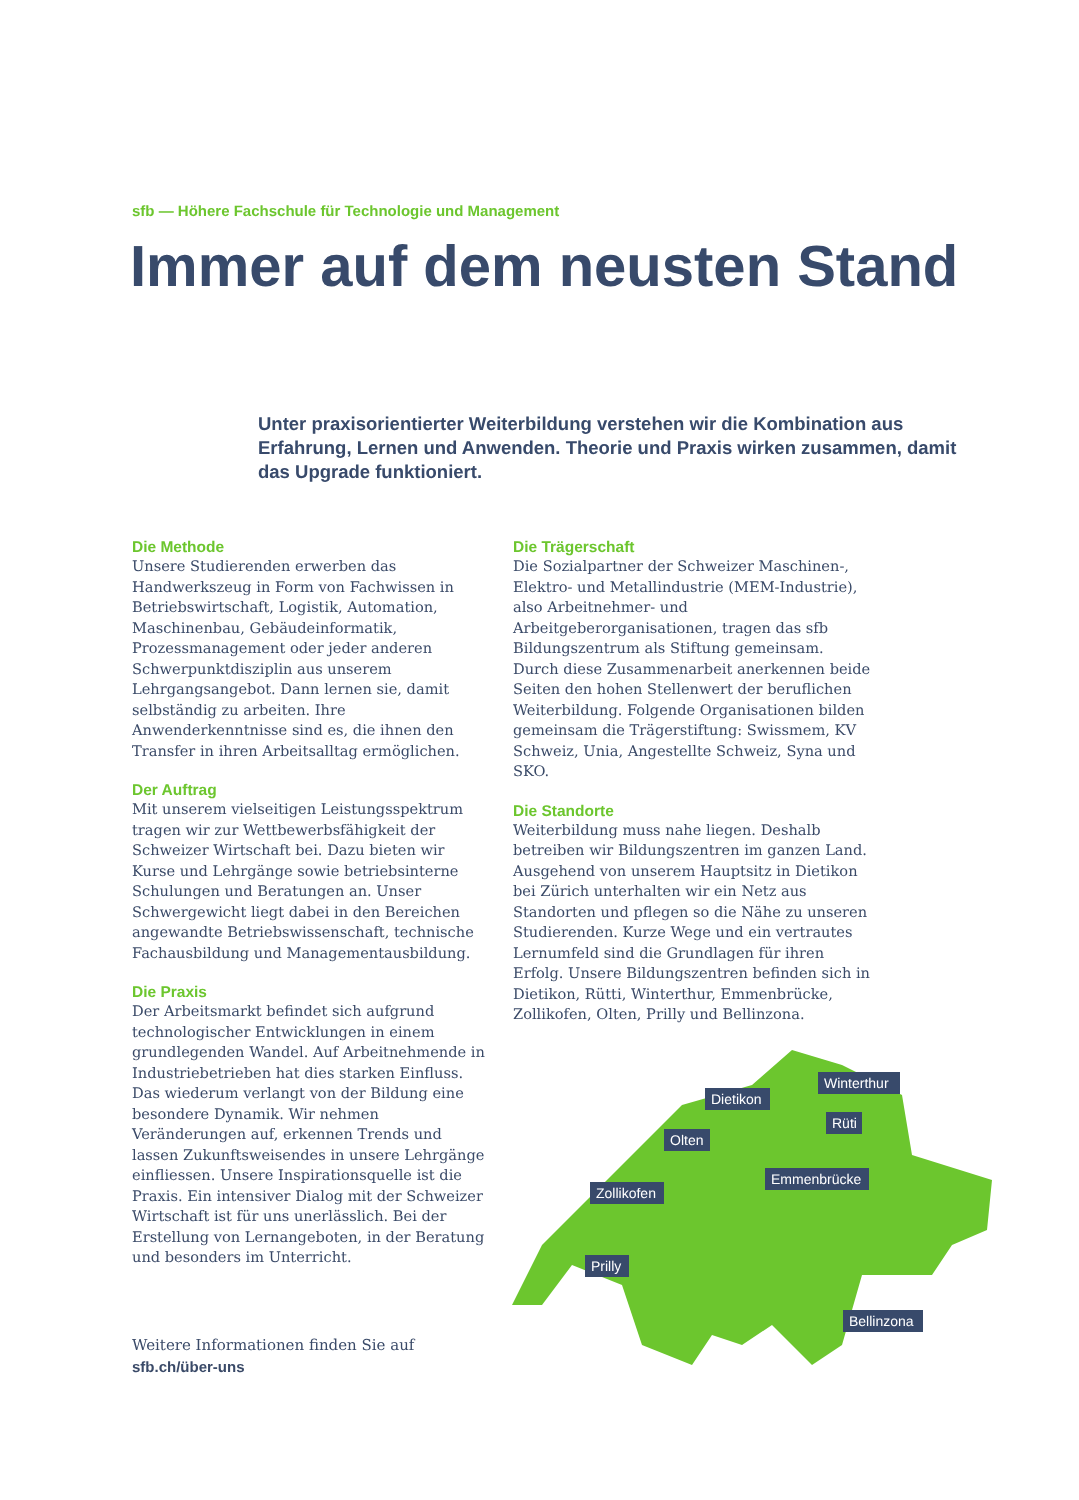sfb — Höhere Fachschule für Technologie und Management
Immer auf dem neusten Stand
Unter praxisorientierter Weiterbildung verstehen wir die Kombination aus Erfahrung, Lernen und Anwenden. Theorie und Praxis wirken zusammen, damit das Upgrade funktioniert.
Die Methode
Unsere Studierenden erwerben das Handwerkszeug in Form von Fachwissen in Betriebswirtschaft, Logistik, Automation, Maschinenbau, Gebäudeinformatik, Prozessmanagement oder jeder anderen Schwerpunktdisziplin aus unserem Lehrgangsangebot. Dann lernen sie, damit selbständig zu arbeiten. Ihre Anwenderkenntnisse sind es, die ihnen den Transfer in ihren Arbeitsalltag ermöglichen.
Der Auftrag
Mit unserem vielseitigen Leistungsspektrum tragen wir zur Wettbewerbsfähigkeit der Schweizer Wirtschaft bei. Dazu bieten wir Kurse und Lehrgänge sowie betriebsinterne Schulungen und Beratungen an. Unser Schwergewicht liegt dabei in den Bereichen angewandte Betriebswissenschaft, technische Fachausbildung und Managementausbildung.
Die Praxis
Der Arbeitsmarkt befindet sich aufgrund technologischer Entwicklungen in einem grundlegenden Wandel. Auf Arbeitnehmende in Industriebetrieben hat dies starken Einfluss. Das wiederum verlangt von der Bildung eine besondere Dynamik. Wir nehmen Veränderungen auf, erkennen Trends und lassen Zukunftsweisendes in unsere Lehrgänge einfliessen. Unsere Inspirationsquelle ist die Praxis. Ein intensiver Dialog mit der Schweizer Wirtschaft ist für uns unerlässlich. Bei der Erstellung von Lernangeboten, in der Beratung und besonders im Unterricht.
Die Trägerschaft
Die Sozialpartner der Schweizer Maschinen-, Elektro- und Metallindustrie (MEM-Industrie), also Arbeitnehmer- und Arbeitgeberorganisationen, tragen das sfb Bildungszentrum als Stiftung gemeinsam. Durch diese Zusammenarbeit anerkennen beide Seiten den hohen Stellenwert der beruflichen Weiterbildung. Folgende Organisationen bilden gemeinsam die Trägerstiftung: Swissmem, KV Schweiz, Unia, Angestellte Schweiz, Syna und SKO.
Die Standorte
Weiterbildung muss nahe liegen. Deshalb betreiben wir Bildungszentren im ganzen Land. Ausgehend von unserem Hauptsitz in Dietikon bei Zürich unterhalten wir ein Netz aus Standorten und pflegen so die Nähe zu unseren Studierenden. Kurze Wege und ein vertrautes Lernumfeld sind die Grundlagen für ihren Erfolg. Unsere Bildungszentren befinden sich in Dietikon, Rütti, Winterthur, Emmenbrücke, Zollikofen, Olten, Prilly und Bellinzona.
Dietikon
Winterthur
Rüti
Olten
Emmenbrücke
Zollikofen
Prilly
Bellinzona
Weitere Informationen finden Sie auf
sfb.ch/über-uns